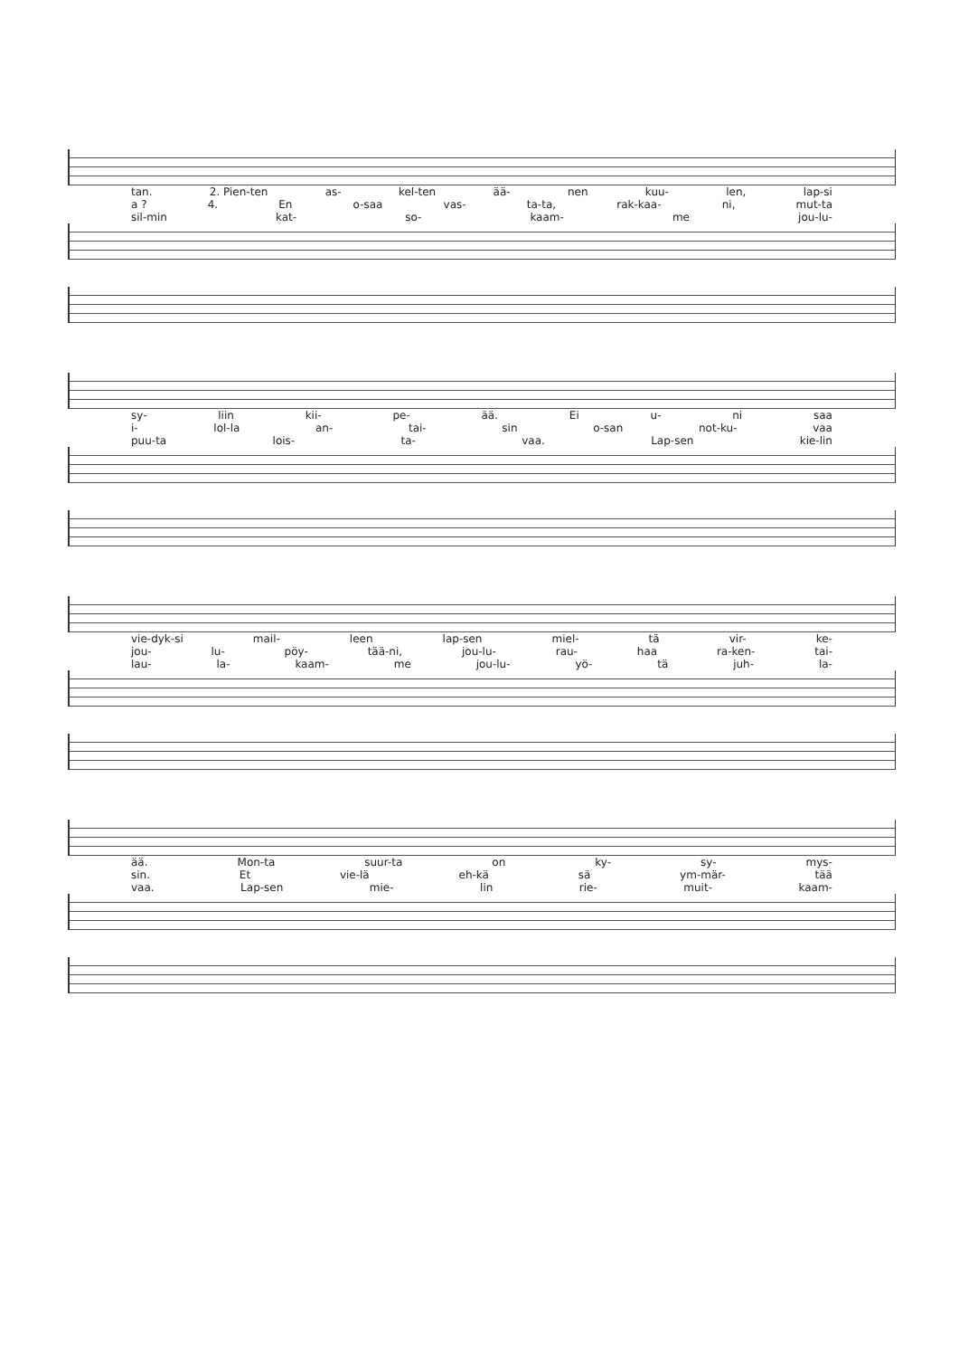tan. 2. Pien-ten as- kel-ten ää- nen kuu- len, lap-si
a ? 4. En o-saa vas- ta-ta, rak-kaa- ni, mut-ta
sil-min kat- so- kaam- me jou-lu-
sy- liin kii- pe- ää. Ei u- ni saa
i- lol-la an- tai- sin o-san not-ku- vaa
puu-ta lois- ta- vaa. Lap-sen kie-lin
vie-dyk-si mail- leen lap-sen miel- tä vir- ke-
jou- lu- pöy- tää-ni, jou-lu- rau- haa ra-ken- tai-
lau- la- kaam- me jou-lu- yö- tä juh- la-
ää. Mon-ta suur-ta on ky- sy- mys-
sin. Et vie-lä eh-kä sä ym-mär- tää
vaa. Lap-sen mie- lin rie- muit- kaam-